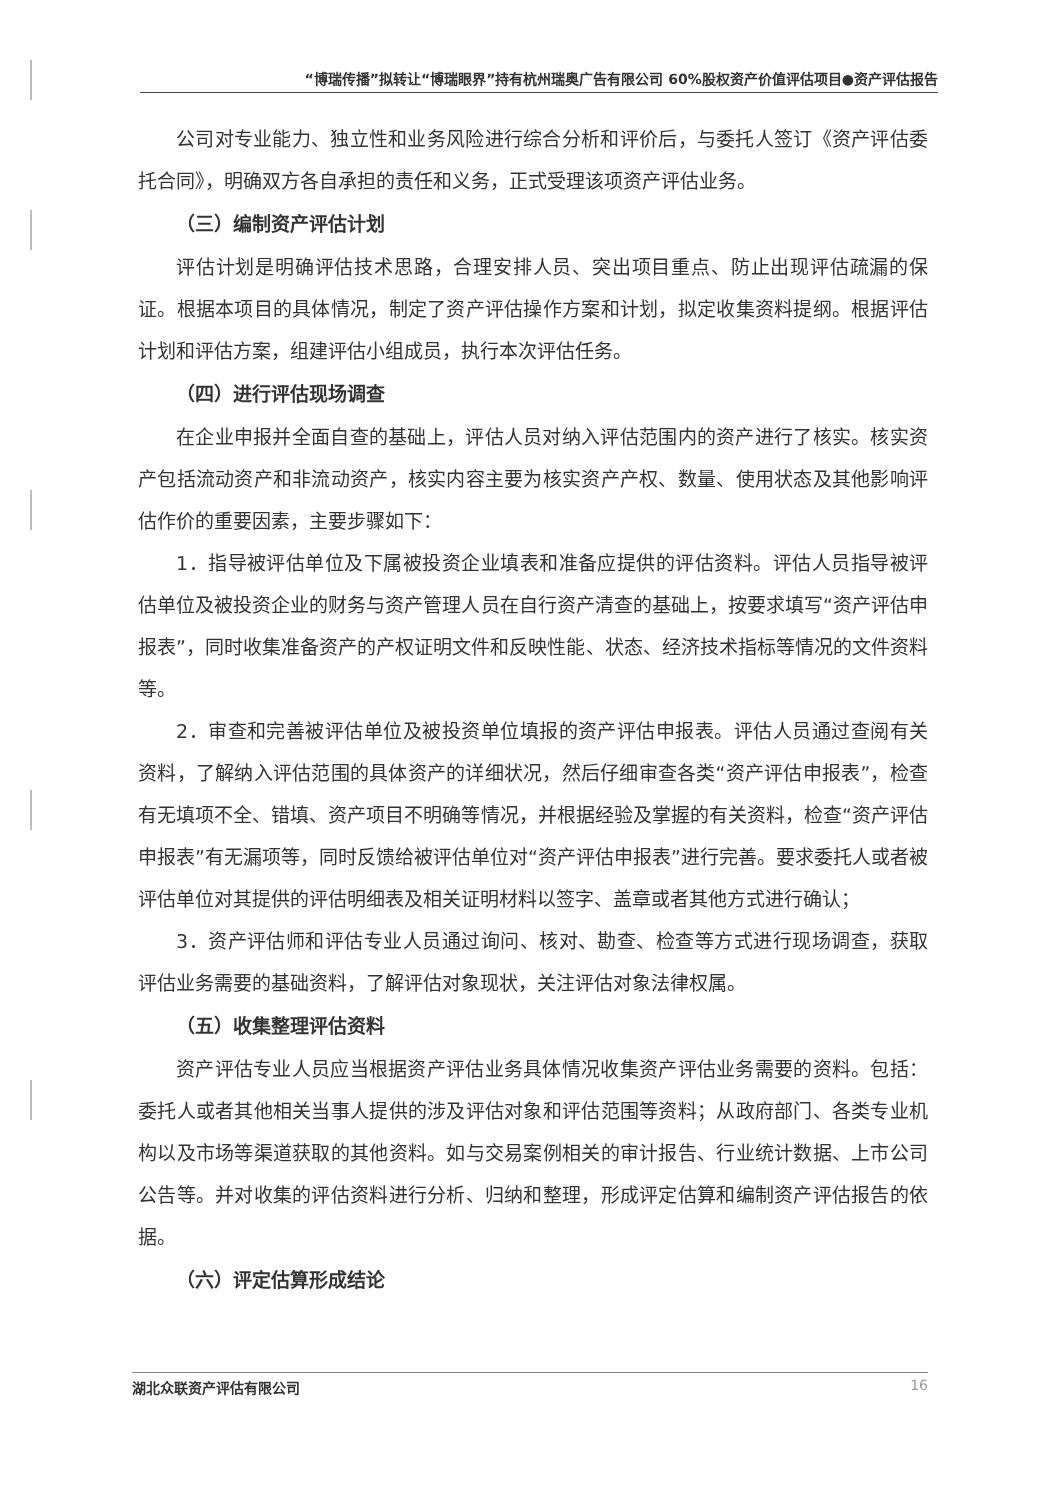“博瑞传播”拟转让“博瑞眼界”持有杭州瑞奥广告有限公司 60%股权资产价值评估项目●资产评估报告
公司对专业能力、独立性和业务风险进行综合分析和评价后，与委托人签订《资产评估委托合同》，明确双方各自承担的责任和义务，正式受理该项资产评估业务。
（三）编制资产评估计划
评估计划是明确评估技术思路，合理安排人员、突出项目重点、防止出现评估疏漏的保证。根据本项目的具体情况，制定了资产评估操作方案和计划，拟定收集资料提纲。根据评估计划和评估方案，组建评估小组成员，执行本次评估任务。
（四）进行评估现场调查
在企业申报并全面自查的基础上，评估人员对纳入评估范围内的资产进行了核实。核实资产包括流动资产和非流动资产，核实内容主要为核实资产产权、数量、使用状态及其他影响评估作价的重要因素，主要步骤如下：
1．指导被评估单位及下属被投资企业填表和准备应提供的评估资料。评估人员指导被评估单位及被投资企业的财务与资产管理人员在自行资产清查的基础上，按要求填写“资产评估申报表”，同时收集准备资产的产权证明文件和反映性能、状态、经济技术指标等情况的文件资料等。
2．审查和完善被评估单位及被投资单位填报的资产评估申报表。评估人员通过查阅有关资料，了解纳入评估范围的具体资产的详细状况，然后仔细审查各类“资产评估申报表”，检查有无填项不全、错填、资产项目不明确等情况，并根据经验及掌握的有关资料，检查“资产评估申报表”有无漏项等，同时反馈给被评估单位对“资产评估申报表”进行完善。要求委托人或者被评估单位对其提供的评估明细表及相关证明材料以签字、盖章或者其他方式进行确认；
3．资产评估师和评估专业人员通过询问、核对、勘查、检查等方式进行现场调查，获取评估业务需要的基础资料，了解评估对象现状，关注评估对象法律权属。
（五）收集整理评估资料
资产评估专业人员应当根据资产评估业务具体情况收集资产评估业务需要的资料。包括：委托人或者其他相关当事人提供的涉及评估对象和评估范围等资料；从政府部门、各类专业机构以及市场等渠道获取的其他资料。如与交易案例相关的审计报告、行业统计数据、上市公司公告等。并对收集的评估资料进行分析、归纳和整理，形成评定估算和编制资产评估报告的依据。
（六）评定估算形成结论
湖北众联资产评估有限公司 16